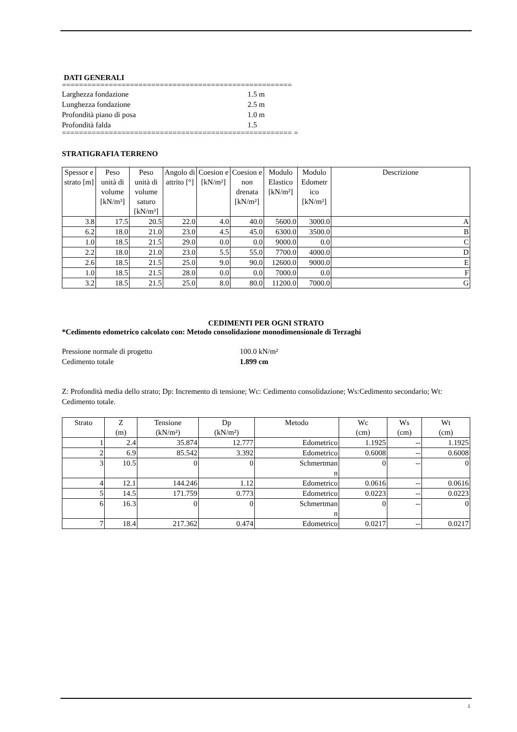DATI GENERALI
======================================================
Larghezza fondazione 1.5 m
Lunghezza fondazione 2.5 m
Profondità piano di posa 1.0 m
Profondità falda 1.5
====================================================== =
STRATIGRAFIA TERRENO
| Spessor e strato [m] | Peso unità di volume [kN/m³] | Peso unità di volume saturo [kN/m³] | Angolo di attrito [°] | Coesion e [kN/m²] | Coesion e non drenata [kN/m²] | Modulo Elastico [kN/m²] | Modulo Edometr ico [kN/m²] | Descrizione |
| --- | --- | --- | --- | --- | --- | --- | --- | --- |
| 3.8 | 17.5 | 20.5 | 22.0 | 4.0 | 40.0 | 5600.0 | 3000.0 | A |
| 6.2 | 18.0 | 21.0 | 23.0 | 4.5 | 45.0 | 6300.0 | 3500.0 | B |
| 1.0 | 18.5 | 21.5 | 29.0 | 0.0 | 0.0 | 9000.0 | 0.0 | C |
| 2.2 | 18.0 | 21.0 | 23.0 | 5.5 | 55.0 | 7700.0 | 4000.0 | D |
| 2.6 | 18.5 | 21.5 | 25.0 | 9.0 | 90.0 | 12600.0 | 9000.0 | E |
| 1.0 | 18.5 | 21.5 | 28.0 | 0.0 | 0.0 | 7000.0 | 0.0 | F |
| 3.2 | 18.5 | 21.5 | 25.0 | 8.0 | 80.0 | 11200.0 | 7000.0 | G |
CEDIMENTI PER OGNI STRATO
*Cedimento edometrico calcolato con: Metodo consolidazione monodimensionale di Terzaghi
Pressione normale di progetto 100.0 kN/m²
Cedimento totale 1.899 cm
Z: Profondità media dello strato; Dp: Incremento di tensione; Wc: Cedimento consolidazione; Ws:Cedimento secondario; Wt: Cedimento totale.
| Strato | Z (m) | Tensione (kN/m²) | Dp (kN/m²) | Metodo | Wc (cm) | Ws (cm) | Wt (cm) |
| --- | --- | --- | --- | --- | --- | --- | --- |
| 1 | 2.4 | 35.874 | 12.777 | Edometrico | 1.1925 | -- | 1.1925 |
| 2 | 6.9 | 85.542 | 3.392 | Edometrico | 0.6008 | -- | 0.6008 |
| 3 | 10.5 | 0 | 0 | Schmertman n | 0 | -- | 0 |
| 4 | 12.1 | 144.246 | 1.12 | Edometrico | 0.0616 | -- | 0.0616 |
| 5 | 14.5 | 171.759 | 0.773 | Edometrico | 0.0223 | -- | 0.0223 |
| 6 | 16.3 | 0 | 0 | Schmertman n | 0 | -- | 0 |
| 7 | 18.4 | 217.362 | 0.474 | Edometrico | 0.0217 | -- | 0.0217 |
1